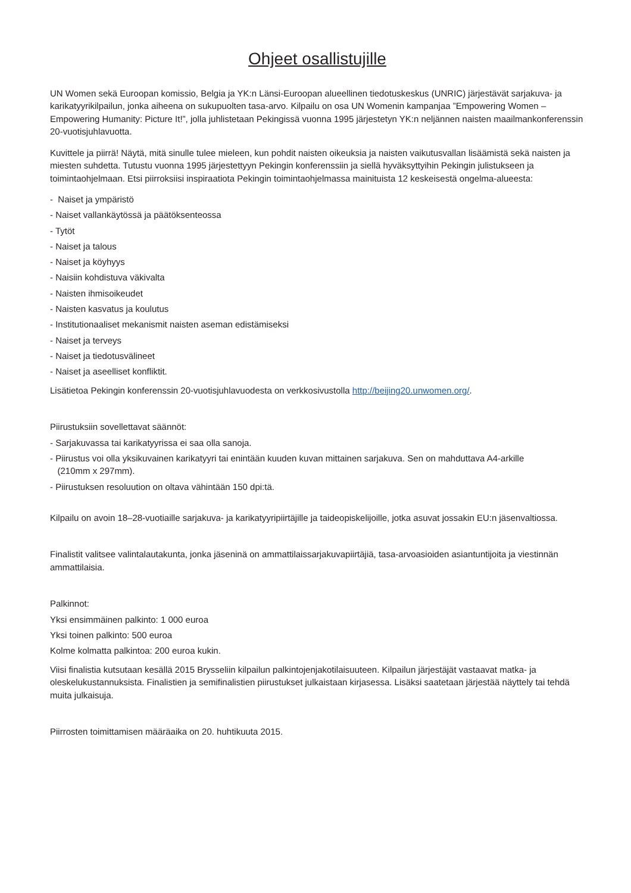Ohjeet osallistujille
UN Women sekä Euroopan komissio, Belgia ja YK:n Länsi-Euroopan alueellinen tiedotuskeskus (UNRIC) järjestävät sarjakuva- ja karikatyyrikilpailun, jonka aiheena on sukupuolten tasa-arvo. Kilpailu on osa UN Womenin kampanjaa ”Empowering Women – Empowering Humanity: Picture It!”, jolla juhlistetaan Pekingissä vuonna 1995 järjestetyn YK:n neljännen naisten maailmankonferenssin 20-vuotisjuhlavuotta.
Kuvittele ja piirrä! Näytä, mitä sinulle tulee mieleen, kun pohdit naisten oikeuksia ja naisten vaikutusvallan lisäämistä sekä naisten ja miesten suhdetta. Tutustu vuonna 1995 järjestettyyn Pekingin konferenssiin ja siellä hyväksyttyihin Pekingin julistukseen ja toimintaohjelmaan. Etsi piirroksiisi inspiraatiota Pekingin toimintaohjelmassa mainituista 12 keskeisestä ongelma-alueesta:
- Naiset ja ympäristö
- Naiset vallankäytössä ja päätöksenteossa
- Tytöt
- Naiset ja talous
- Naiset ja köyhyys
- Naisiin kohdistuva väkivalta
- Naisten ihmisoikeudet
- Naisten kasvatus ja koulutus
- Institutionaaliset mekanismit naisten aseman edistämiseksi
- Naiset ja terveys
- Naiset ja tiedotusvälineet
- Naiset ja aseelliset konfliktit.
Lisätietoa Pekingin konferenssin 20-vuotisjuhlavuodesta on verkkosivustolla http://beijing20.unwomen.org/.
Piirustuksiin sovellettavat säännöt:
- Sarjakuvassa tai karikatyyrissa ei saa olla sanoja.
- Piirustus voi olla yksikuvainen karikatyyri tai enintään kuuden kuvan mittainen sarjakuva. Sen on mahduttava A4-arkille
(210mm x 297mm).
- Piirustuksen resoluution on oltava vähintään 150 dpi:tä.
Kilpailu on avoin 18–28-vuotiaille sarjakuva- ja karikatyyripiirtäjille ja taideopiskelijoille, jotka asuvat jossakin EU:n jäsenvaltiossa.
Finalistit valitsee valintalautakunta, jonka jäseninä on ammattilaissarjakuvapiirtäjiä, tasa-arvoasioiden asiantuntijoita ja viestinnän ammattilaisia.
Palkinnot:
Yksi ensimmäinen palkinto: 1 000 euroa
Yksi toinen palkinto: 500 euroa
Kolme kolmatta palkintoa: 200 euroa kukin.
Viisi finalistia kutsutaan kesällä 2015 Brysseliin kilpailun palkintojenjakotilaisuuteen. Kilpailun järjestäjät vastaavat matka- ja oleskelukustannuksista. Finalistien ja semifinalistien piirustukset julkaistaan kirjasessa. Lisäksi saatetaan järjestää näyttely tai tehdä muita julkaisuja.
Piirrosten toimittamisen määräaika on 20. huhtikuuta 2015.